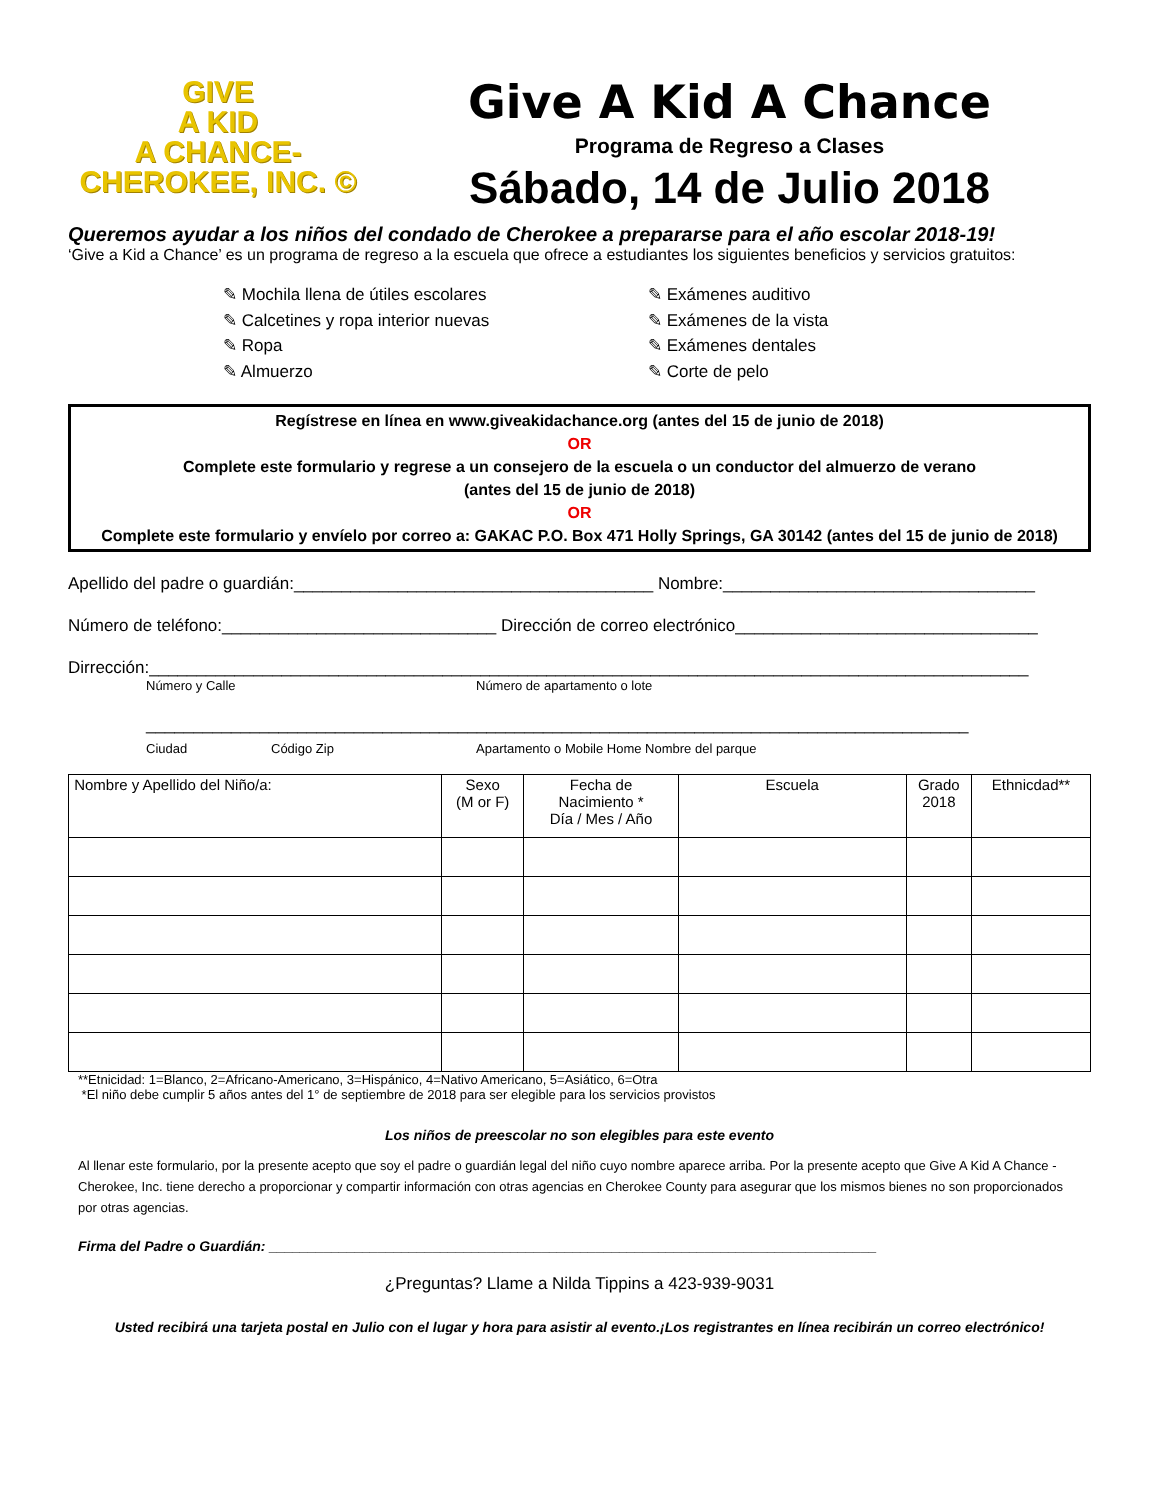GIVE
A KID
A CHANCE-
CHEROKEE, INC. ©
Give A Kid A Chance
Programa de Regreso a Clases
Sábado, 14 de Julio 2018
Queremos ayudar a los niños del condado de Cherokee a prepararse para el año escolar 2018-19!
‘Give a Kid a Chance’ es un programa de regreso a la escuela que ofrece a estudiantes los siguientes beneficios y servicios gratuitos:
✎ Mochila llena de útiles escolares
✎ Calcetines y ropa interior nuevas
✎ Ropa
✎ Almuerzo
✎ Exámenes auditivo
✎ Exámenes de la vista
✎ Exámenes dentales
✎ Corte de pelo
Regístrese en línea en www.giveakidachance.org (antes del 15 de junio de 2018)
OR
Complete este formulario y regrese a un consejero de la escuela o un conductor del almuerzo de verano
(antes del 15 de junio de 2018)
OR
Complete este formulario y envíelo por correo a: GAKAC P.O. Box 471 Holly Springs, GA 30142 (antes del 15 de junio de 2018)
Apellido del padre o guardián:______________________________________ Nombre:_________________________________
Número de teléfono:_____________________________ Dirección de correo electrónico________________________________
Dirrección:_____________________________________________________________________________________________
Número y Calle Número de apartamento o lote
_______________________________________________________________________________________
Ciudad Código Zip Apartamento o Mobile Home Nombre del parque
| Nombre y Apellido del Niño/a: | Sexo (M or F) | Fecha de Nacimiento * Día / Mes / Año | Escuela | Grado 2018 | Ethnicdad** |
| --- | --- | --- | --- | --- | --- |
**Etnicidad: 1=Blanco, 2=Africano-Americano, 3=Hispánico, 4=Nativo Americano, 5=Asiático, 6=Otra
*El niño debe cumplir 5 años antes del 1° de septiembre de 2018 para ser elegible para los servicios provistos
Los niños de preescolar no son elegibles para este evento
Al llenar este formulario, por la presente acepto que soy el padre o guardián legal del niño cuyo nombre aparece arriba. Por la presente acepto que Give A Kid A Chance - Cherokee, Inc. tiene derecho a proporcionar y compartir información con otras agencias en Cherokee County para asegurar que los mismos bienes no son proporcionados por otras agencias.
Firma del Padre o Guardián: ______________________________________________________________________________
¿Preguntas? Llame a Nilda Tippins a 423-939-9031
Usted recibirá una tarjeta postal en Julio con el lugar y hora para asistir al evento.¡Los registrantes en línea recibirán un correo electrónico!